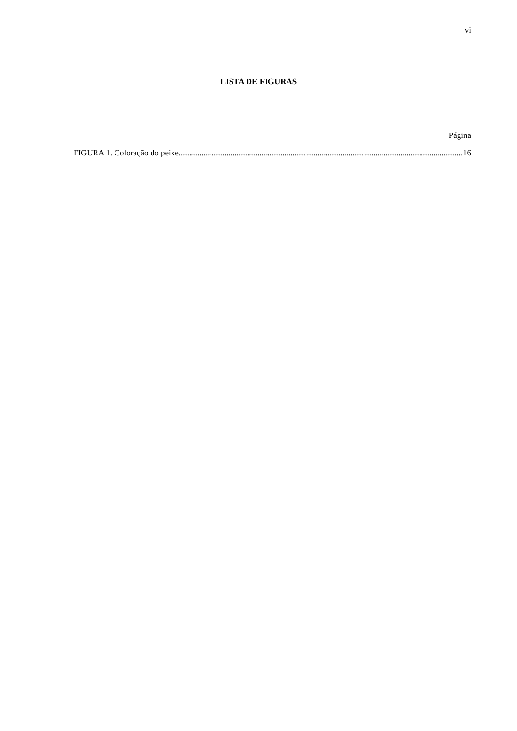vi
LISTA DE FIGURAS
Página
FIGURA 1. Coloração do peixe. ........................................................................................................................................ 16